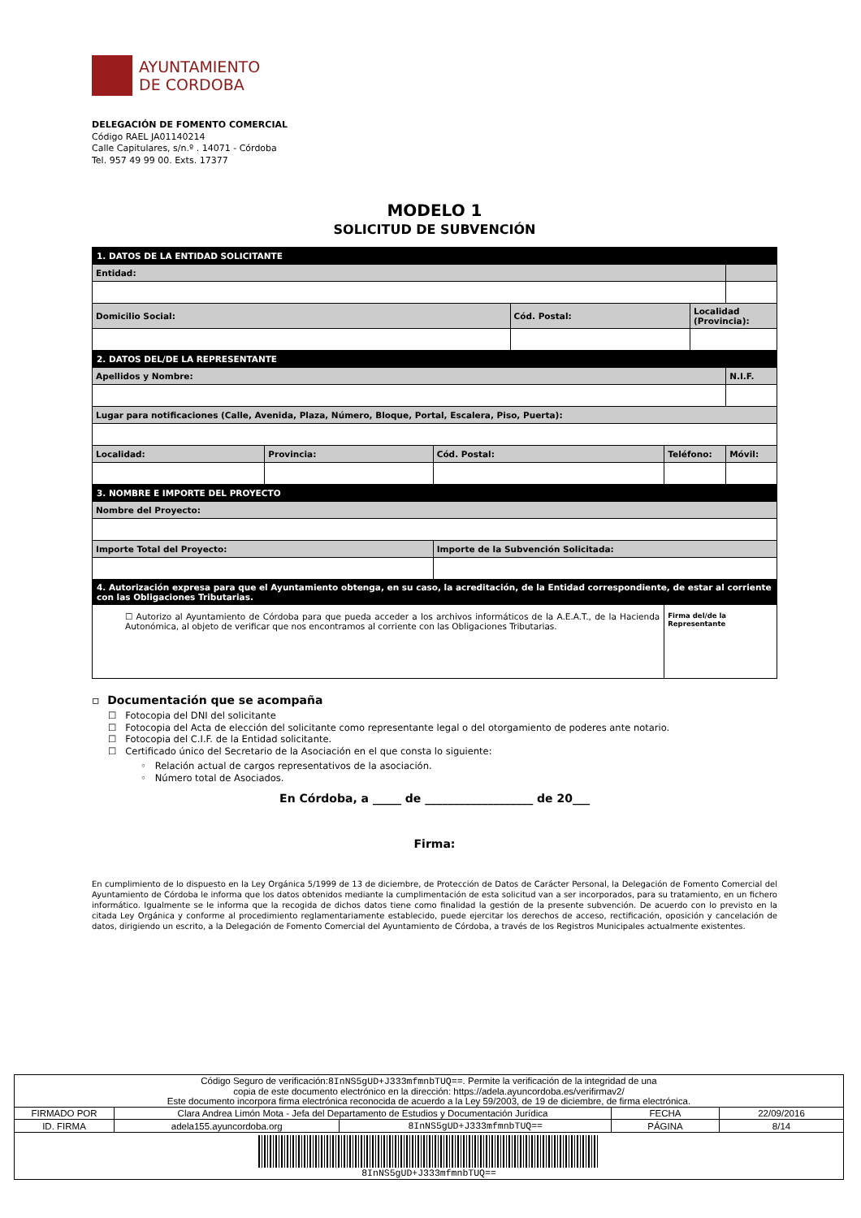AYUNTAMIENTO
DE CORDOBA
DELEGACIÓN DE FOMENTO COMERCIAL
Código RAEL JA01140214
Calle Capitulares, s/n.º . 14071 - Córdoba
Tel. 957 49 99 00. Exts. 17377
MODELO 1
SOLICITUD DE SUBVENCIÓN
| 1. DATOS DE LA ENTIDAD SOLICITANTE | | | | | | |
| Entidad: | | | | | | |
| Domicilio Social: | | | Cód. Postal: | | Localidad (Provincia): | |
| 2. DATOS DEL/DE LA REPRESENTANTE | | | | | | |
| Apellidos y Nombre: | | | | | | N.I.F. |
| Lugar para notificaciones (Calle, Avenida, Plaza, Número, Bloque, Portal, Escalera, Piso, Puerta): | | | | | | |
| Localidad: | Provincia: | Cód. Postal: | | Teléfono: | | Móvil: |
| 3. NOMBRE E IMPORTE DEL PROYECTO | | | | | | |
| Nombre del Proyecto: | | | | | | |
| Importe Total del Proyecto: | | Importe de la Subvención Solicitada: | | | | |
| 4. Autorización expresa para que el Ayuntamiento obtenga, en su caso, la acreditación, de la Entidad correspondiente, de estar al corriente con las Obligaciones Tributarias. | | | | | | |
| ☐ Autorizo al Ayuntamiento de Córdoba para que pueda acceder a los archivos informáticos de la A.E.A.T., de la Hacienda Autonómica, al objeto de verificar que nos encontramos al corriente con las Obligaciones Tributarias. | | | | Firma del/de la Representante | | |
▫ Documentación que se acompaña
☐ Fotocopia del DNI del solicitante
☐ Fotocopia del Acta de elección del solicitante como representante legal o del otorgamiento de poderes ante notario.
☐ Fotocopia del C.I.F. de la Entidad solicitante.
☐ Certificado único del Secretario de la Asociación en el que consta lo siguiente:
◦ Relación actual de cargos representativos de la asociación.
◦ Número total de Asociados.
En Córdoba, a _____ de ___________________ de 20___
Firma:
En cumplimiento de lo dispuesto en la Ley Orgánica 5/1999 de 13 de diciembre, de Protección de Datos de Carácter Personal, la Delegación de Fomento Comercial del Ayuntamiento de Córdoba le informa que los datos obtenidos mediante la cumplimentación de esta solicitud van a ser incorporados, para su tratamiento, en un fichero informático. Igualmente se le informa que la recogida de dichos datos tiene como finalidad la gestión de la presente subvención. De acuerdo con lo previsto en la citada Ley Orgánica y conforme al procedimiento reglamentariamente establecido, puede ejercitar los derechos de acceso, rectificación, oposición y cancelación de datos, dirigiendo un escrito, a la Delegación de Fomento Comercial del Ayuntamiento de Córdoba, a través de los Registros Municipales actualmente existentes.
| Código Seguro de verificación: 8InNS5gUD+J333mfmnbTUQ== . Permite la verificación de la integridad de una copia de este documento electrónico en la dirección: https://adela.ayuncordoba.es/verifirmav2/ Este documento incorpora firma electrónica reconocida de acuerdo a la Ley 59/2003, de 19 de diciembre, de firma electrónica. | | | | |
| FIRMADO POR | Clara Andrea Limón Mota - Jefa del Departamento de Estudios y Documentación Jurídica | | FECHA | 22/09/2016 |
| ID. FIRMA | adela155.ayuncordoba.org | 8InNS5gUD+J333mfmnbTUQ== | PÁGINA | 8/14 |
| 8InNS5gUD+J333mfmnbTUQ== | | | | |